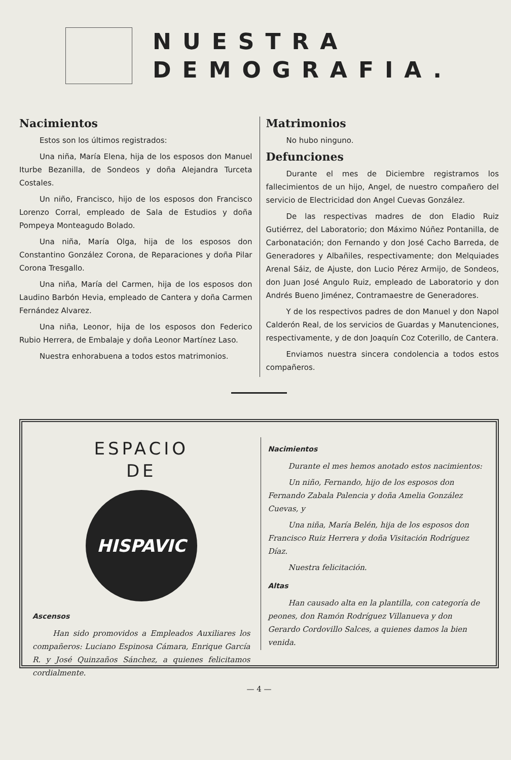NUESTRA
DEMOGRAFIA.
Nacimientos
Estos son los últimos registrados:
Una niña, María Elena, hija de los esposos don Manuel Iturbe Bezanilla, de Sondeos y doña Alejandra Turceta Costales.
Un niño, Francisco, hijo de los esposos don Francisco Lorenzo Corral, empleado de Sala de Estudios y doña Pompeya Monteagudo Bolado.
Una niña, María Olga, hija de los esposos don Constantino González Corona, de Reparaciones y doña Pilar Corona Tresgallo.
Una niña, María del Carmen, hija de los esposos don Laudino Barbón Hevia, empleado de Cantera y doña Carmen Fernández Alvarez.
Una niña, Leonor, hija de los esposos don Federico Rubio Herrera, de Embalaje y doña Leonor Martínez Laso.
Nuestra enhorabuena a todos estos matrimonios.
Matrimonios
No hubo ninguno.
Defunciones
Durante el mes de Diciembre registramos los fallecimientos de un hijo, Angel, de nuestro compañero del servicio de Electricidad don Angel Cuevas González.
De las respectivas madres de don Eladio Ruiz Gutiérrez, del Laboratorio; don Máximo Núñez Pontanilla, de Carbonatación; don Fernando y don José Cacho Barreda, de Generadores y Albañiles, respectivamente; don Melquiades Arenal Sáiz, de Ajuste, don Lucio Pérez Armijo, de Sondeos, don Juan José Angulo Ruiz, empleado de Laboratorio y don Andrés Bueno Jiménez, Contramaestre de Generadores.
Y de los respectivos padres de don Manuel y don Napol Calderón Real, de los servicios de Guardas y Manutenciones, respectivamente, y de don Joaquín Coz Coterillo, de Cantera.
Enviamos nuestra sincera condolencia a todos estos compañeros.
ESPACIO
DE
HISPAVIC
Ascensos
Han sido promovidos a Empleados Auxiliares los compañeros: Luciano Espinosa Cámara, Enrique García R. y José Quinzaños Sánchez, a quienes felicitamos cordialmente.
Nacimientos
Durante el mes hemos anotado estos nacimientos:
Un niño, Fernando, hijo de los esposos don Fernando Zabala Palencia y doña Amelia González Cuevas, y
Una niña, María Belén, hija de los esposos don Francisco Ruiz Herrera y doña Visitación Rodríguez Díaz.
Nuestra felicitación.
Altas
Han causado alta en la plantilla, con categoría de peones, don Ramón Rodríguez Villanueva y don Gerardo Cordovillo Salces, a quienes damos la bien venida.
— 4 —